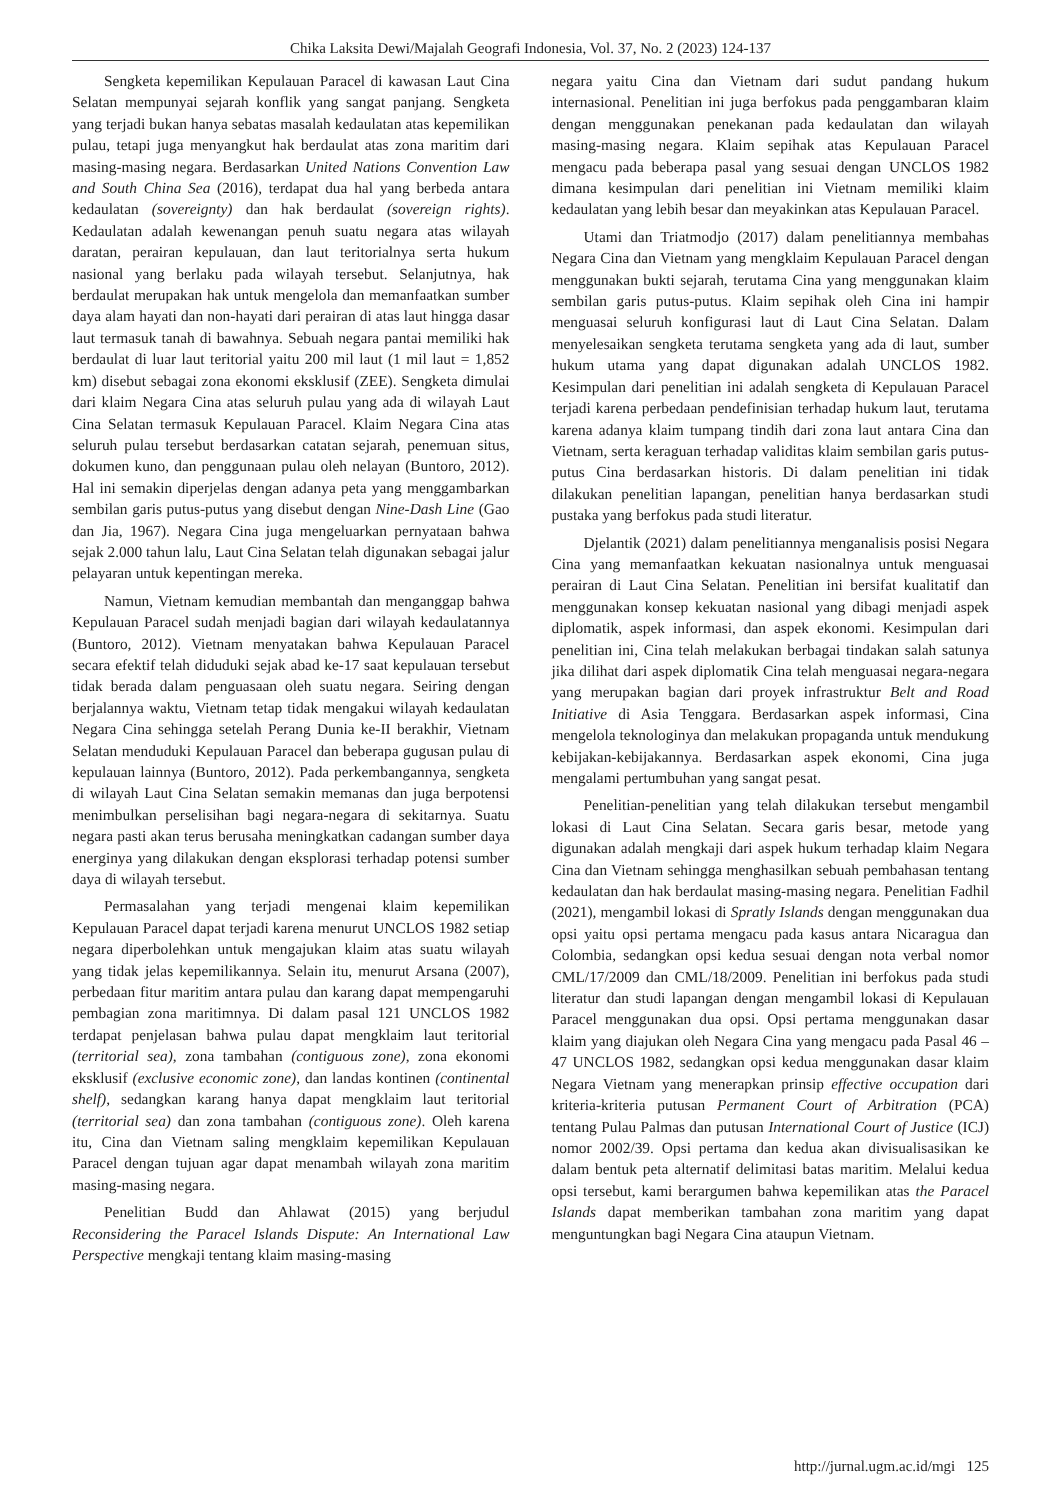Chika Laksita Dewi/Majalah Geografi Indonesia, Vol. 37, No. 2 (2023) 124-137
Sengketa kepemilikan Kepulauan Paracel di kawasan Laut Cina Selatan mempunyai sejarah konflik yang sangat panjang. Sengketa yang terjadi bukan hanya sebatas masalah kedaulatan atas kepemilikan pulau, tetapi juga menyangkut hak berdaulat atas zona maritim dari masing-masing negara. Berdasarkan United Nations Convention Law and South China Sea (2016), terdapat dua hal yang berbeda antara kedaulatan (sovereignty) dan hak berdaulat (sovereign rights). Kedaulatan adalah kewenangan penuh suatu negara atas wilayah daratan, perairan kepulauan, dan laut teritorialnya serta hukum nasional yang berlaku pada wilayah tersebut. Selanjutnya, hak berdaulat merupakan hak untuk mengelola dan memanfaatkan sumber daya alam hayati dan non-hayati dari perairan di atas laut hingga dasar laut termasuk tanah di bawahnya. Sebuah negara pantai memiliki hak berdaulat di luar laut teritorial yaitu 200 mil laut (1 mil laut = 1,852 km) disebut sebagai zona ekonomi eksklusif (ZEE). Sengketa dimulai dari klaim Negara Cina atas seluruh pulau yang ada di wilayah Laut Cina Selatan termasuk Kepulauan Paracel. Klaim Negara Cina atas seluruh pulau tersebut berdasarkan catatan sejarah, penemuan situs, dokumen kuno, dan penggunaan pulau oleh nelayan (Buntoro, 2012). Hal ini semakin diperjelas dengan adanya peta yang menggambarkan sembilan garis putus-putus yang disebut dengan Nine-Dash Line (Gao dan Jia, 1967). Negara Cina juga mengeluarkan pernyataan bahwa sejak 2.000 tahun lalu, Laut Cina Selatan telah digunakan sebagai jalur pelayaran untuk kepentingan mereka.
Namun, Vietnam kemudian membantah dan menganggap bahwa Kepulauan Paracel sudah menjadi bagian dari wilayah kedaulatannya (Buntoro, 2012). Vietnam menyatakan bahwa Kepulauan Paracel secara efektif telah diduduki sejak abad ke-17 saat kepulauan tersebut tidak berada dalam penguasaan oleh suatu negara. Seiring dengan berjalannya waktu, Vietnam tetap tidak mengakui wilayah kedaulatan Negara Cina sehingga setelah Perang Dunia ke-II berakhir, Vietnam Selatan menduduki Kepulauan Paracel dan beberapa gugusan pulau di kepulauan lainnya (Buntoro, 2012). Pada perkembangannya, sengketa di wilayah Laut Cina Selatan semakin memanas dan juga berpotensi menimbulkan perselisihan bagi negara-negara di sekitarnya. Suatu negara pasti akan terus berusaha meningkatkan cadangan sumber daya energinya yang dilakukan dengan eksplorasi terhadap potensi sumber daya di wilayah tersebut.
Permasalahan yang terjadi mengenai klaim kepemilikan Kepulauan Paracel dapat terjadi karena menurut UNCLOS 1982 setiap negara diperbolehkan untuk mengajukan klaim atas suatu wilayah yang tidak jelas kepemilikannya. Selain itu, menurut Arsana (2007), perbedaan fitur maritim antara pulau dan karang dapat mempengaruhi pembagian zona maritimnya. Di dalam pasal 121 UNCLOS 1982 terdapat penjelasan bahwa pulau dapat mengklaim laut teritorial (territorial sea), zona tambahan (contiguous zone), zona ekonomi eksklusif (exclusive economic zone), dan landas kontinen (continental shelf), sedangkan karang hanya dapat mengklaim laut teritorial (territorial sea) dan zona tambahan (contiguous zone). Oleh karena itu, Cina dan Vietnam saling mengklaim kepemilikan Kepulauan Paracel dengan tujuan agar dapat menambah wilayah zona maritim masing-masing negara.
Penelitian Budd dan Ahlawat (2015) yang berjudul Reconsidering the Paracel Islands Dispute: An International Law Perspective mengkaji tentang klaim masing-masing
negara yaitu Cina dan Vietnam dari sudut pandang hukum internasional. Penelitian ini juga berfokus pada penggambaran klaim dengan menggunakan penekanan pada kedaulatan dan wilayah masing-masing negara. Klaim sepihak atas Kepulauan Paracel mengacu pada beberapa pasal yang sesuai dengan UNCLOS 1982 dimana kesimpulan dari penelitian ini Vietnam memiliki klaim kedaulatan yang lebih besar dan meyakinkan atas Kepulauan Paracel.
Utami dan Triatmodjo (2017) dalam penelitiannya membahas Negara Cina dan Vietnam yang mengklaim Kepulauan Paracel dengan menggunakan bukti sejarah, terutama Cina yang menggunakan klaim sembilan garis putus-putus. Klaim sepihak oleh Cina ini hampir menguasai seluruh konfigurasi laut di Laut Cina Selatan. Dalam menyelesaikan sengketa terutama sengketa yang ada di laut, sumber hukum utama yang dapat digunakan adalah UNCLOS 1982. Kesimpulan dari penelitian ini adalah sengketa di Kepulauan Paracel terjadi karena perbedaan pendefinisian terhadap hukum laut, terutama karena adanya klaim tumpang tindih dari zona laut antara Cina dan Vietnam, serta keraguan terhadap validitas klaim sembilan garis putus-putus Cina berdasarkan historis. Di dalam penelitian ini tidak dilakukan penelitian lapangan, penelitian hanya berdasarkan studi pustaka yang berfokus pada studi literatur.
Djelantik (2021) dalam penelitiannya menganalisis posisi Negara Cina yang memanfaatkan kekuatan nasionalnya untuk menguasai perairan di Laut Cina Selatan. Penelitian ini bersifat kualitatif dan menggunakan konsep kekuatan nasional yang dibagi menjadi aspek diplomatik, aspek informasi, dan aspek ekonomi. Kesimpulan dari penelitian ini, Cina telah melakukan berbagai tindakan salah satunya jika dilihat dari aspek diplomatik Cina telah menguasai negara-negara yang merupakan bagian dari proyek infrastruktur Belt and Road Initiative di Asia Tenggara. Berdasarkan aspek informasi, Cina mengelola teknologinya dan melakukan propaganda untuk mendukung kebijakan-kebijakannya. Berdasarkan aspek ekonomi, Cina juga mengalami pertumbuhan yang sangat pesat.
Penelitian-penelitian yang telah dilakukan tersebut mengambil lokasi di Laut Cina Selatan. Secara garis besar, metode yang digunakan adalah mengkaji dari aspek hukum terhadap klaim Negara Cina dan Vietnam sehingga menghasilkan sebuah pembahasan tentang kedaulatan dan hak berdaulat masing-masing negara. Penelitian Fadhil (2021), mengambil lokasi di Spratly Islands dengan menggunakan dua opsi yaitu opsi pertama mengacu pada kasus antara Nicaragua dan Colombia, sedangkan opsi kedua sesuai dengan nota verbal nomor CML/17/2009 dan CML/18/2009. Penelitian ini berfokus pada studi literatur dan studi lapangan dengan mengambil lokasi di Kepulauan Paracel menggunakan dua opsi. Opsi pertama menggunakan dasar klaim yang diajukan oleh Negara Cina yang mengacu pada Pasal 46 – 47 UNCLOS 1982, sedangkan opsi kedua menggunakan dasar klaim Negara Vietnam yang menerapkan prinsip effective occupation dari kriteria-kriteria putusan Permanent Court of Arbitration (PCA) tentang Pulau Palmas dan putusan International Court of Justice (ICJ) nomor 2002/39. Opsi pertama dan kedua akan divisualisasikan ke dalam bentuk peta alternatif delimitasi batas maritim. Melalui kedua opsi tersebut, kami berargumen bahwa kepemilikan atas the Paracel Islands dapat memberikan tambahan zona maritim yang dapat menguntungkan bagi Negara Cina ataupun Vietnam.
http://jurnal.ugm.ac.id/mgi 125